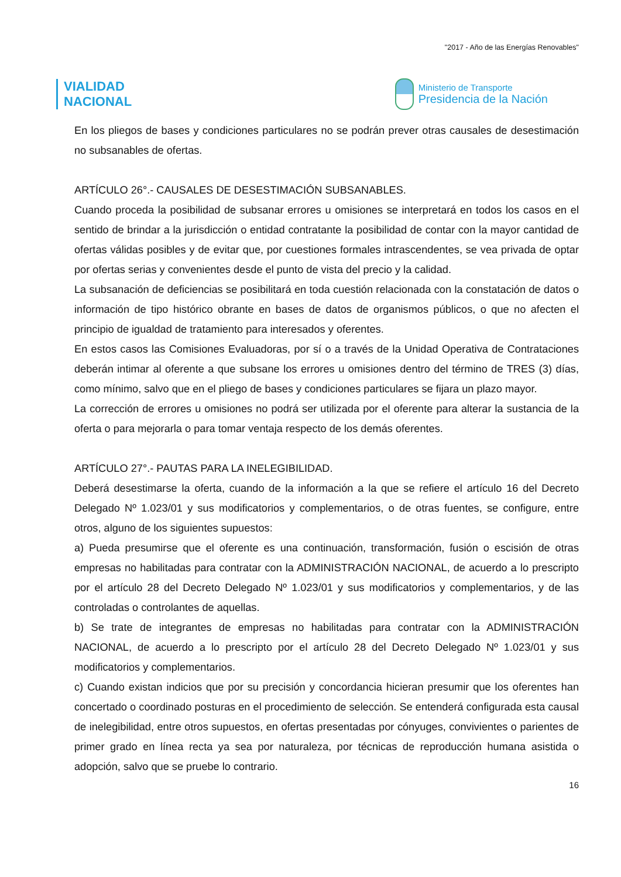"2017 - Año de las Energías Renovables"
VIALIDAD
NACIONAL
Ministerio de Transporte
Presidencia de la Nación
En los pliegos de bases y condiciones particulares no se podrán prever otras causales de desestimación no subsanables de ofertas.
ARTÍCULO 26°.- CAUSALES DE DESESTIMACIÓN SUBSANABLES.
Cuando proceda la posibilidad de subsanar errores u omisiones se interpretará en todos los casos en el sentido de brindar a la jurisdicción o entidad contratante la posibilidad de contar con la mayor cantidad de ofertas válidas posibles y de evitar que, por cuestiones formales intrascendentes, se vea privada de optar por ofertas serias y convenientes desde el punto de vista del precio y la calidad.
La subsanación de deficiencias se posibilitará en toda cuestión relacionada con la constatación de datos o información de tipo histórico obrante en bases de datos de organismos públicos, o que no afecten el principio de igualdad de tratamiento para interesados y oferentes.
En estos casos las Comisiones Evaluadoras, por sí o a través de la Unidad Operativa de Contrataciones deberán intimar al oferente a que subsane los errores u omisiones dentro del término de TRES (3) días, como mínimo, salvo que en el pliego de bases y condiciones particulares se fijara un plazo mayor.
La corrección de errores u omisiones no podrá ser utilizada por el oferente para alterar la sustancia de la oferta o para mejorarla o para tomar ventaja respecto de los demás oferentes.
ARTÍCULO 27°.- PAUTAS PARA LA INELEGIBILIDAD.
Deberá desestimarse la oferta, cuando de la información a la que se refiere el artículo 16 del Decreto Delegado Nº 1.023/01 y sus modificatorios y complementarios, o de otras fuentes, se configure, entre otros, alguno de los siguientes supuestos:
a) Pueda presumirse que el oferente es una continuación, transformación, fusión o escisión de otras empresas no habilitadas para contratar con la ADMINISTRACIÓN NACIONAL, de acuerdo a lo prescripto por el artículo 28 del Decreto Delegado Nº 1.023/01 y sus modificatorios y complementarios, y de las controladas o controlantes de aquellas.
b) Se trate de integrantes de empresas no habilitadas para contratar con la ADMINISTRACIÓN NACIONAL, de acuerdo a lo prescripto por el artículo 28 del Decreto Delegado Nº 1.023/01 y sus modificatorios y complementarios.
c) Cuando existan indicios que por su precisión y concordancia hicieran presumir que los oferentes han concertado o coordinado posturas en el procedimiento de selección. Se entenderá configurada esta causal de inelegibilidad, entre otros supuestos, en ofertas presentadas por cónyuges, convivientes o parientes de primer grado en línea recta ya sea por naturaleza, por técnicas de reproducción humana asistida o adopción, salvo que se pruebe lo contrario.
16